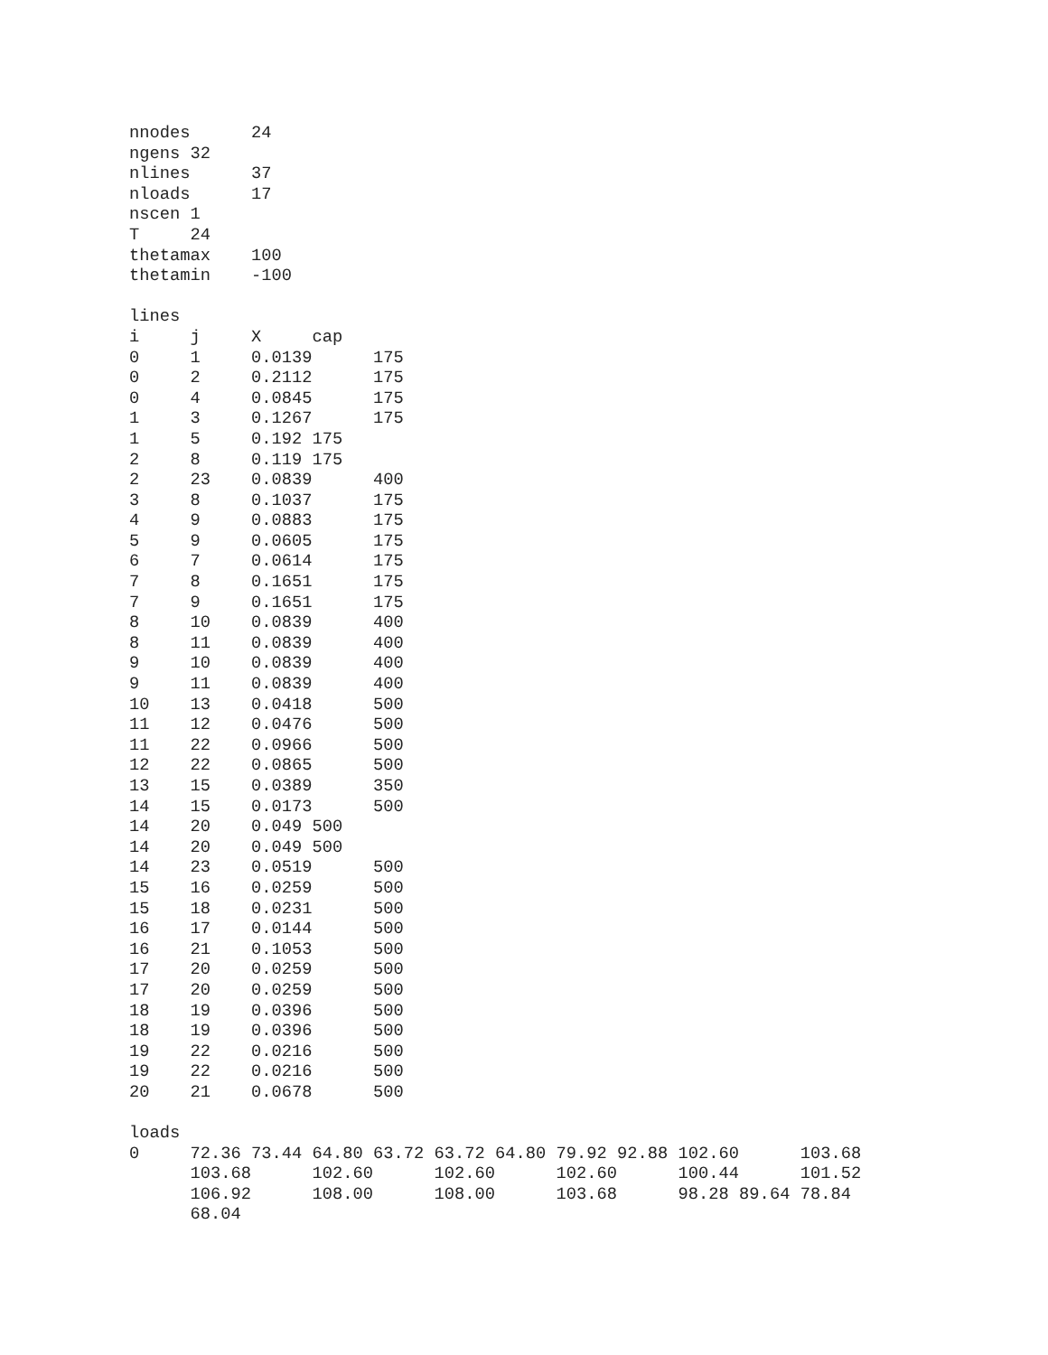nnodes	24
ngens 32
nlines	37
nloads	17
nscen 1
T	24
thetamax	100
thetamin	-100

lines
i	j	X	cap
0	1	0.0139	175
0	2	0.2112	175
0	4	0.0845	175
1	3	0.1267	175
1	5	0.192 175
2	8	0.119 175
2	23	0.0839	400
3	8	0.1037	175
4	9	0.0883	175
5	9	0.0605	175
6	7	0.0614	175
7	8	0.1651	175
7	9	0.1651	175
8	10	0.0839	400
8	11	0.0839	400
9	10	0.0839	400
9	11	0.0839	400
10	13	0.0418	500
11	12	0.0476	500
11	22	0.0966	500
12	22	0.0865	500
13	15	0.0389	350
14	15	0.0173	500
14	20	0.049 500
14	20	0.049 500
14	23	0.0519	500
15	16	0.0259	500
15	18	0.0231	500
16	17	0.0144	500
16	21	0.1053	500
17	20	0.0259	500
17	20	0.0259	500
18	19	0.0396	500
18	19	0.0396	500
19	22	0.0216	500
19	22	0.0216	500
20	21	0.0678	500

loads
0	72.36 73.44 64.80 63.72 63.72 64.80 79.92 92.88 102.60	103.68
	103.68	102.60	102.60	102.60	100.44	101.52
	106.92	108.00	108.00	103.68	98.28 89.64 78.84
	68.04